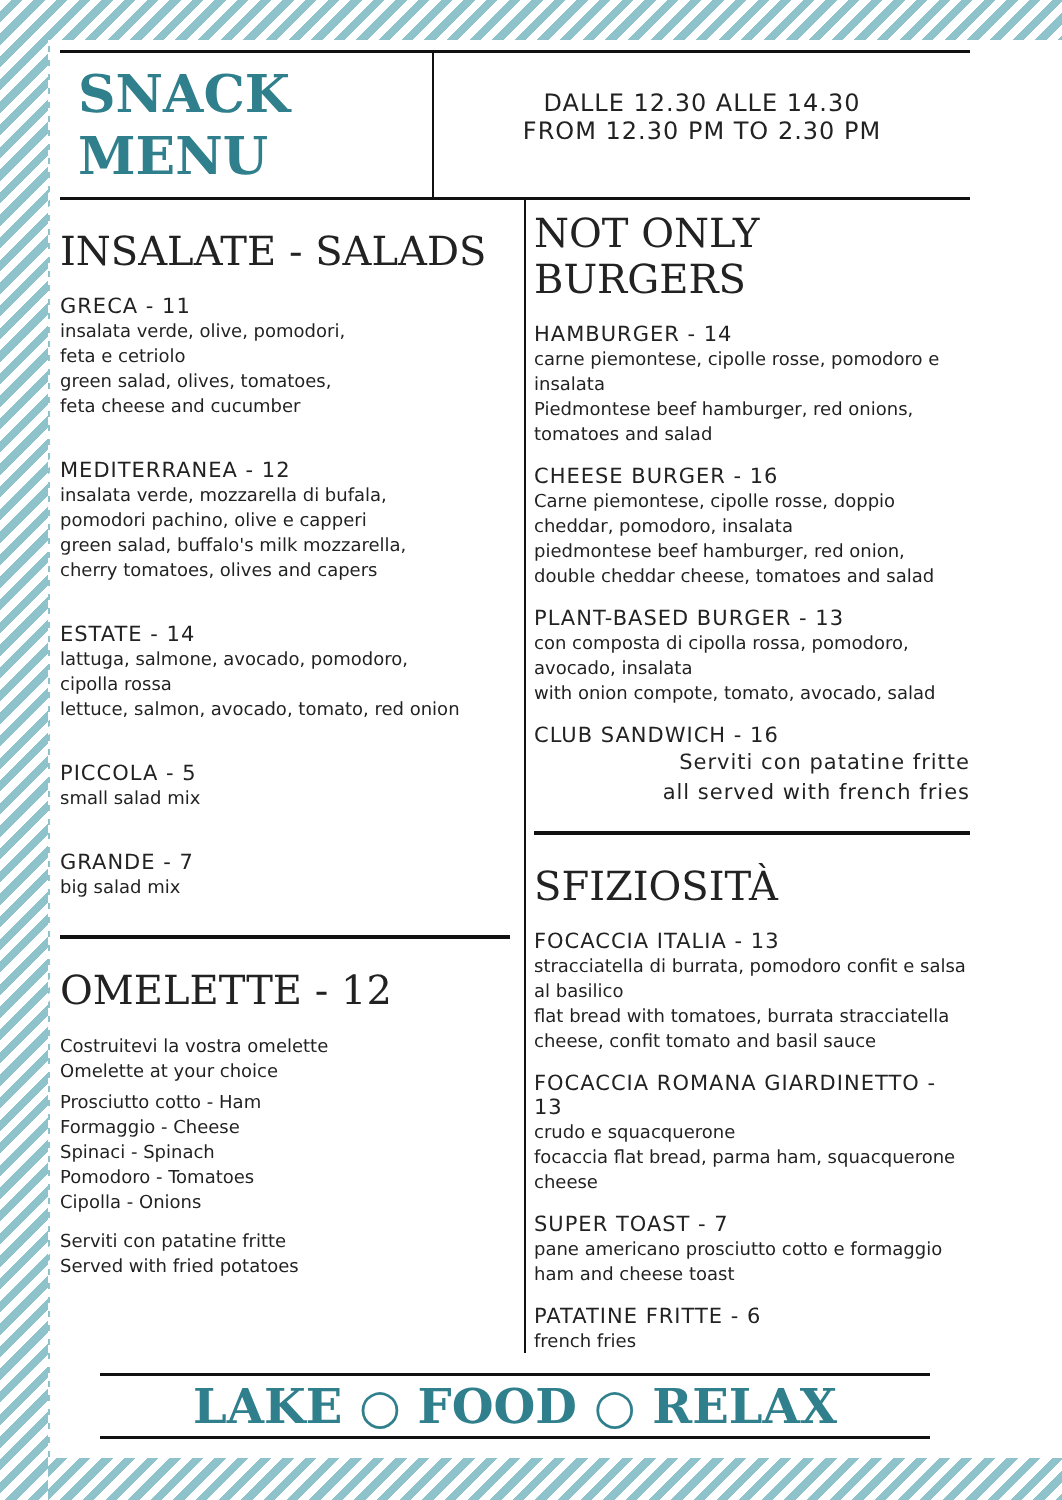SNACK
MENU
DALLE 12.30 ALLE 14.30
FROM 12.30 PM TO 2.30 PM
INSALATE - SALADS
GRECA - 11
insalata verde, olive, pomodori,
feta e cetriolo
green salad, olives, tomatoes,
feta cheese and cucumber
MEDITERRANEA - 12
insalata verde, mozzarella di bufala,
pomodori pachino, olive e capperi
green salad, buffalo's milk mozzarella,
cherry tomatoes, olives and capers
ESTATE - 14
lattuga, salmone, avocado, pomodoro,
cipolla rossa
lettuce, salmon, avocado, tomato, red onion
PICCOLA - 5
small salad mix
GRANDE - 7
big salad mix
OMELETTE - 12
Costruitevi la vostra omelette
Omelette at your choice
Prosciutto cotto - Ham
Formaggio - Cheese
Spinaci - Spinach
Pomodoro - Tomatoes
Cipolla - Onions
Serviti con patatine fritte
Served with fried potatoes
NOT ONLY BURGERS
HAMBURGER - 14
carne piemontese, cipolle rosse, pomodoro e insalata
Piedmontese beef hamburger, red onions, tomatoes and salad
CHEESE BURGER - 16
Carne piemontese, cipolle rosse, doppio cheddar, pomodoro, insalata
piedmontese beef hamburger, red onion,
double cheddar cheese, tomatoes and salad
PLANT-BASED BURGER - 13
con composta di cipolla rossa, pomodoro,
avocado, insalata
with onion compote, tomato, avocado, salad
CLUB SANDWICH - 16
Serviti con patatine fritte
all served with french fries
SFIZIOSITÀ
FOCACCIA ITALIA - 13
stracciatella di burrata, pomodoro confit e salsa al basilico
flat bread with tomatoes, burrata stracciatella cheese, confit tomato and basil sauce
FOCACCIA ROMANA GIARDINETTO - 13
crudo e squacquerone
focaccia flat bread, parma ham, squacquerone cheese
SUPER TOAST - 7
pane americano prosciutto cotto e formaggio
ham and cheese toast
PATATINE FRITTE - 6
french fries
LAKE ○ FOOD ○ RELAX